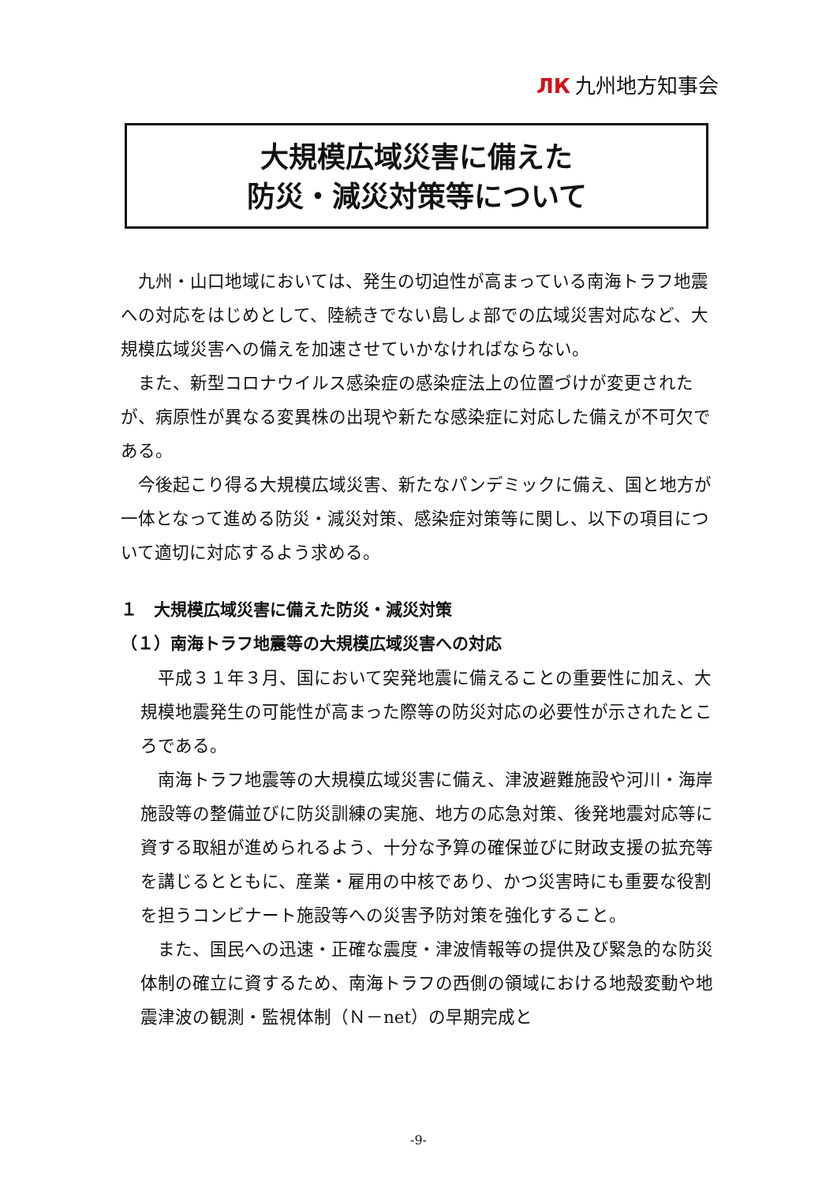ЛК 九州地方知事会
大規模広域災害に備えた
防災・減災対策等について
九州・山口地域においては、発生の切迫性が高まっている南海トラフ地震への対応をはじめとして、陸続きでない島しょ部での広域災害対応など、大規模広域災害への備えを加速させていかなければならない。
また、新型コロナウイルス感染症の感染症法上の位置づけが変更されたが、病原性が異なる変異株の出現や新たな感染症に対応した備えが不可欠である。
今後起こり得る大規模広域災害、新たなパンデミックに備え、国と地方が一体となって進める防災・減災対策、感染症対策等に関し、以下の項目について適切に対応するよう求める。
１　大規模広域災害に備えた防災・減災対策
（１）南海トラフ地震等の大規模広域災害への対応
平成３１年３月、国において突発地震に備えることの重要性に加え、大規模地震発生の可能性が高まった際等の防災対応の必要性が示されたところである。
南海トラフ地震等の大規模広域災害に備え、津波避難施設や河川・海岸施設等の整備並びに防災訓練の実施、地方の応急対策、後発地震対応等に資する取組が進められるよう、十分な予算の確保並びに財政支援の拡充等を講じるとともに、産業・雇用の中核であり、かつ災害時にも重要な役割を担うコンビナート施設等への災害予防対策を強化すること。
また、国民への迅速・正確な震度・津波情報等の提供及び緊急的な防災体制の確立に資するため、南海トラフの西側の領域における地殻変動や地震津波の観測・監視体制（Ｎ－net）の早期完成と
-9-